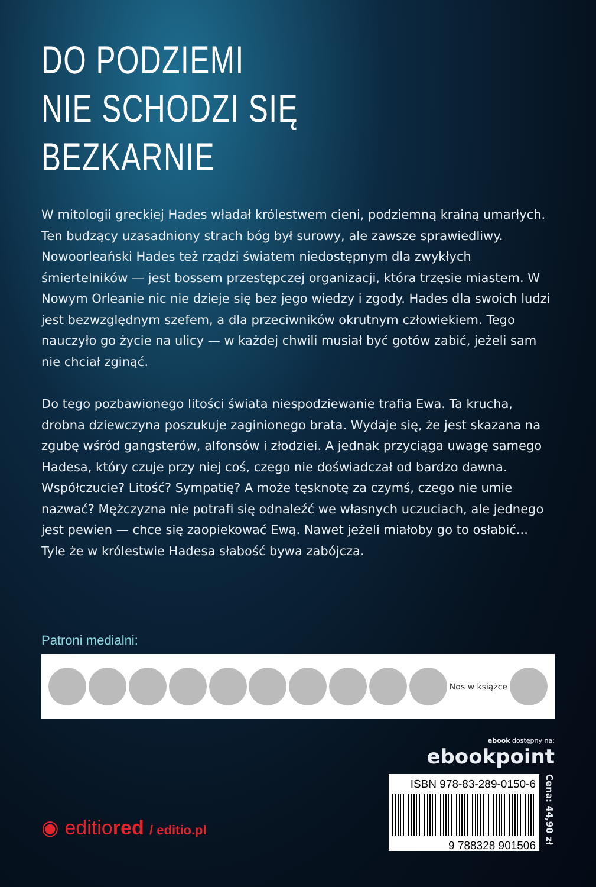DO PODZIEMI
NIE SCHODZI SIĘ BEZKARNIE
W mitologii greckiej Hades władał królestwem cieni, podziemną krainą umarłych. Ten budzący uzasadniony strach bóg był surowy, ale zawsze sprawiedliwy. Nowoorleański Hades też rządzi światem niedostępnym dla zwykłych śmiertelników — jest bossem przestępczej organizacji, która trzęsie miastem. W Nowym Orleanie nic nie dzieje się bez jego wiedzy i zgody. Hades dla swoich ludzi jest bezwzględnym szefem, a dla przeciwników okrutnym człowiekiem. Tego nauczyło go życie na ulicy — w każdej chwili musiał być gotów zabić, jeżeli sam nie chciał zginąć.
Do tego pozbawionego litości świata niespodziewanie trafia Ewa. Ta krucha, drobna dziewczyna poszukuje zaginionego brata. Wydaje się, że jest skazana na zgubę wśród gangsterów, alfonsów i złodziei. A jednak przyciąga uwagę samego Hadesa, który czuje przy niej coś, czego nie doświadczał od bardzo dawna. Współczucie? Litość? Sympatię? A może tęsknotę za czymś, czego nie umie nazwać? Mężczyzna nie potrafi się odnaleźć we własnych uczuciach, ale jednego jest pewien — chce się zaopiekować Ewą. Nawet jeżeli miałoby go to osłabić... Tyle że w królestwie Hadesa słabość bywa zabójcza.
Patroni medialni:
Nos w książce
◉ editiored / editio.pl
ebook dostępny na:
ebookpoint
ISBN 978-83-289-0150-6
9 788328 901506
Cena: 44,90 zł